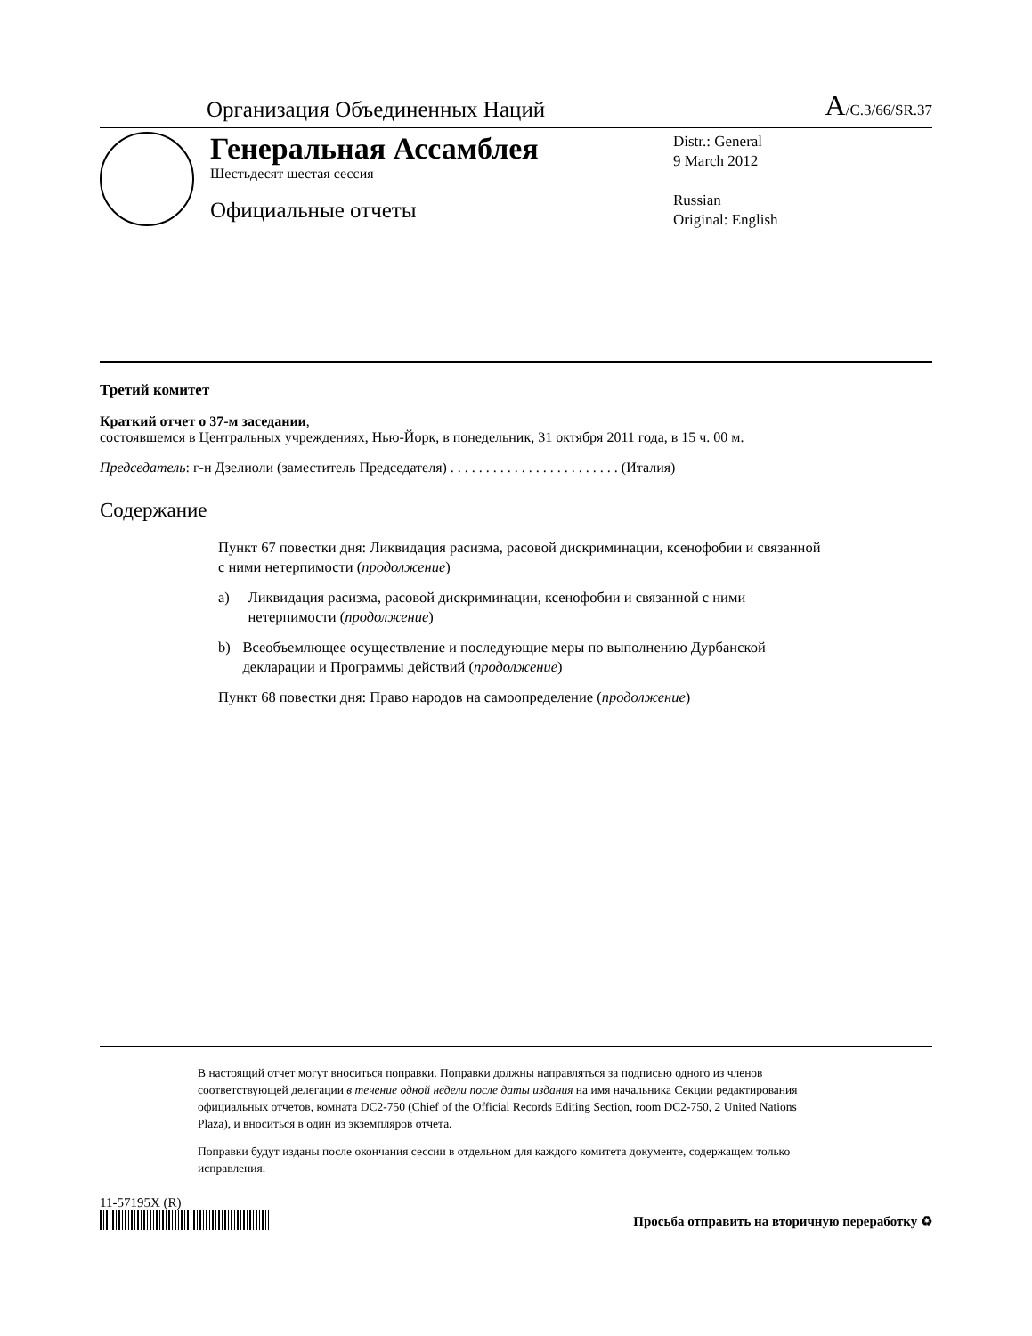Организация Объединенных Наций
A/C.3/66/SR.37
Генеральная Ассамблея
Шестьдесят шестая сессия
Официальные отчеты
Distr.: General
9 March 2012
Russian
Original: English
Третий комитет
Краткий отчет о 37-м заседании,
состоявшемся в Центральных учреждениях, Нью-Йорк, в понедельник, 31 октября 2011 года, в 15 ч. 00 м.
Председатель: г-н Дзелиоли (заместитель Председателя) . . . . . . . . . . . . . . . . . . . . . . . . (Италия)
Содержание
Пункт 67 повестки дня: Ликвидация расизма, расовой дискриминации, ксенофобии и связанной с ними нетерпимости (продолжение)
a) Ликвидация расизма, расовой дискриминации, ксенофобии и связанной с ними нетерпимости (продолжение)
b) Всеобъемлющее осуществление и последующие меры по выполнению Дурбанской декларации и Программы действий (продолжение)
Пункт 68 повестки дня: Право народов на самоопределение (продолжение)
В настоящий отчет могут вноситься поправки. Поправки должны направляться за подписью одного из членов соответствующей делегации в течение одной недели после даты издания на имя начальника Секции редактирования официальных отчетов, комната DC2-750 (Chief of the Official Records Editing Section, room DC2-750, 2 United Nations Plaza), и вноситься в один из экземпляров отчета.
Поправки будут изданы после окончания сессии в отдельном для каждого комитета документе, содержащем только исправления.
11-57195X (R)
Просьба отправить на вторичную переработку ♻